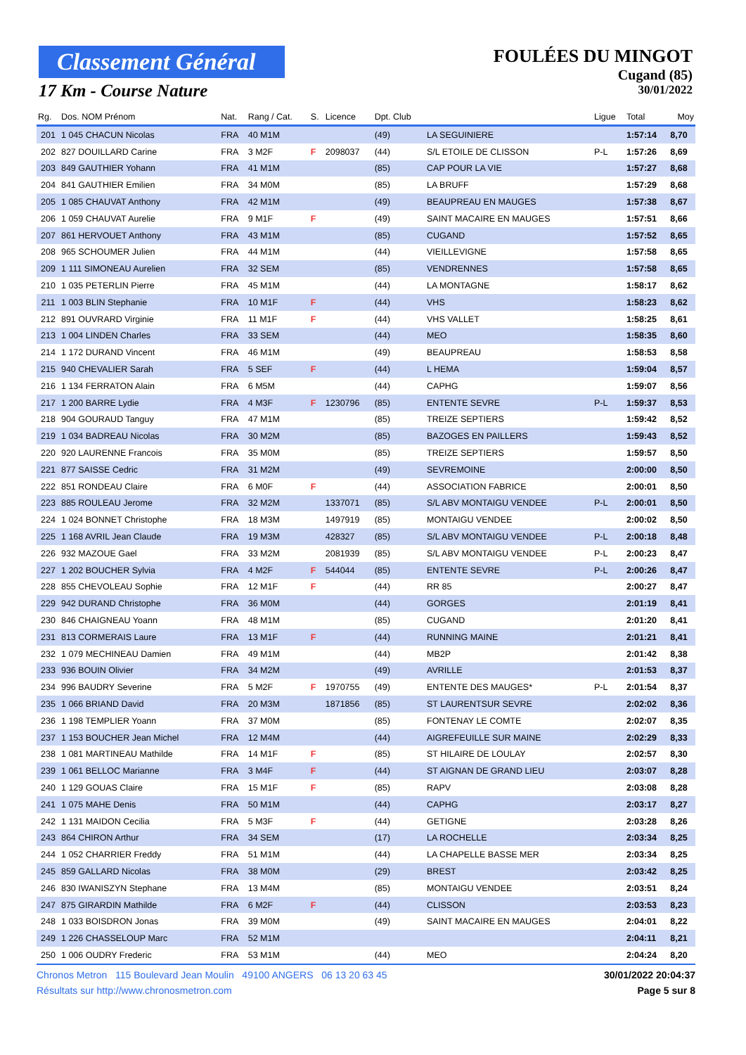Classement Général
17 Km - Course Nature
FOULÉES DU MINGOT
Cugand (85)
30/01/2022
| Rg. | Dos. NOM Prénom | Nat. | Rang / Cat. | S. | Licence | Dpt. Club | | Ligue | Total | Moy |
| --- | --- | --- | --- | --- | --- | --- | --- | --- | --- | --- |
| 201 | 1 045 CHACUN Nicolas | FRA | 40 M1M | | | (49) | LA SEGUINIERE | | 1:57:14 | 8,70 |
| 202 | 827 DOUILLARD Carine | FRA | 3 M2F | F | 2098037 | (44) | S/L ETOILE DE CLISSON | P-L | 1:57:26 | 8,69 |
| 203 | 849 GAUTHIER Yohann | FRA | 41 M1M | | | (85) | CAP POUR LA VIE | | 1:57:27 | 8,68 |
| 204 | 841 GAUTHIER Emilien | FRA | 34 M0M | | | (85) | LA BRUFF | | 1:57:29 | 8,68 |
| 205 | 1 085 CHAUVAT Anthony | FRA | 42 M1M | | | (49) | BEAUPREAU EN MAUGES | | 1:57:38 | 8,67 |
| 206 | 1 059 CHAUVAT Aurelie | FRA | 9 M1F | F | | (49) | SAINT MACAIRE EN MAUGES | | 1:57:51 | 8,66 |
| 207 | 861 HERVOUET Anthony | FRA | 43 M1M | | | (85) | CUGAND | | 1:57:52 | 8,65 |
| 208 | 965 SCHOUMER Julien | FRA | 44 M1M | | | (44) | VIEILLEVIGNE | | 1:57:58 | 8,65 |
| 209 | 1 111 SIMONEAU Aurelien | FRA | 32 SEM | | | (85) | VENDRENNES | | 1:57:58 | 8,65 |
| 210 | 1 035 PETERLIN Pierre | FRA | 45 M1M | | | (44) | LA MONTAGNE | | 1:58:17 | 8,62 |
| 211 | 1 003 BLIN Stephanie | FRA | 10 M1F | F | | (44) | VHS | | 1:58:23 | 8,62 |
| 212 | 891 OUVRARD Virginie | FRA | 11 M1F | F | | (44) | VHS VALLET | | 1:58:25 | 8,61 |
| 213 | 1 004 LINDEN Charles | FRA | 33 SEM | | | (44) | MEO | | 1:58:35 | 8,60 |
| 214 | 1 172 DURAND Vincent | FRA | 46 M1M | | | (49) | BEAUPREAU | | 1:58:53 | 8,58 |
| 215 | 940 CHEVALIER Sarah | FRA | 5 SEF | F | | (44) | L HEMA | | 1:59:04 | 8,57 |
| 216 | 1 134 FERRATON Alain | FRA | 6 M5M | | | (44) | CAPHG | | 1:59:07 | 8,56 |
| 217 | 1 200 BARRE Lydie | FRA | 4 M3F | F | 1230796 | (85) | ENTENTE SEVRE | P-L | 1:59:37 | 8,53 |
| 218 | 904 GOURAUD Tanguy | FRA | 47 M1M | | | (85) | TREIZE SEPTIERS | | 1:59:42 | 8,52 |
| 219 | 1 034 BADREAU Nicolas | FRA | 30 M2M | | | (85) | BAZOGES EN PAILLERS | | 1:59:43 | 8,52 |
| 220 | 920 LAURENNE Francois | FRA | 35 M0M | | | (85) | TREIZE SEPTIERS | | 1:59:57 | 8,50 |
| 221 | 877 SAISSE Cedric | FRA | 31 M2M | | | (49) | SEVREMOINE | | 2:00:00 | 8,50 |
| 222 | 851 RONDEAU Claire | FRA | 6 M0F | F | | (44) | ASSOCIATION FABRICE | | 2:00:01 | 8,50 |
| 223 | 885 ROULEAU Jerome | FRA | 32 M2M | | 1337071 | (85) | S/L ABV MONTAIGU VENDEE | P-L | 2:00:01 | 8,50 |
| 224 | 1 024 BONNET Christophe | FRA | 18 M3M | | 1497919 | (85) | MONTAIGU VENDEE | | 2:00:02 | 8,50 |
| 225 | 1 168 AVRIL Jean Claude | FRA | 19 M3M | | 428327 | (85) | S/L ABV MONTAIGU VENDEE | P-L | 2:00:18 | 8,48 |
| 226 | 932 MAZOUE Gael | FRA | 33 M2M | | 2081939 | (85) | S/L ABV MONTAIGU VENDEE | P-L | 2:00:23 | 8,47 |
| 227 | 1 202 BOUCHER Sylvia | FRA | 4 M2F | F | 544044 | (85) | ENTENTE SEVRE | P-L | 2:00:26 | 8,47 |
| 228 | 855 CHEVOLEAU Sophie | FRA | 12 M1F | F | | (44) | RR 85 | | 2:00:27 | 8,47 |
| 229 | 942 DURAND Christophe | FRA | 36 M0M | | | (44) | GORGES | | 2:01:19 | 8,41 |
| 230 | 846 CHAIGNEAU Yoann | FRA | 48 M1M | | | (85) | CUGAND | | 2:01:20 | 8,41 |
| 231 | 813 CORMERAIS Laure | FRA | 13 M1F | F | | (44) | RUNNING MAINE | | 2:01:21 | 8,41 |
| 232 | 1 079 MECHINEAU Damien | FRA | 49 M1M | | | (44) | MB2P | | 2:01:42 | 8,38 |
| 233 | 936 BOUIN Olivier | FRA | 34 M2M | | | (49) | AVRILLE | | 2:01:53 | 8,37 |
| 234 | 996 BAUDRY Severine | FRA | 5 M2F | F | 1970755 | (49) | ENTENTE DES MAUGES* | P-L | 2:01:54 | 8,37 |
| 235 | 1 066 BRIAND David | FRA | 20 M3M | | 1871856 | (85) | ST LAURENTSUR SEVRE | | 2:02:02 | 8,36 |
| 236 | 1 198 TEMPLIER Yoann | FRA | 37 M0M | | | (85) | FONTENAY LE COMTE | | 2:02:07 | 8,35 |
| 237 | 1 153 BOUCHER Jean Michel | FRA | 12 M4M | | | (44) | AIGREFEUILLE SUR MAINE | | 2:02:29 | 8,33 |
| 238 | 1 081 MARTINEAU Mathilde | FRA | 14 M1F | F | | (85) | ST HILAIRE DE LOULAY | | 2:02:57 | 8,30 |
| 239 | 1 061 BELLOC Marianne | FRA | 3 M4F | F | | (44) | ST AIGNAN DE GRAND LIEU | | 2:03:07 | 8,28 |
| 240 | 1 129 GOUAS Claire | FRA | 15 M1F | F | | (85) | RAPV | | 2:03:08 | 8,28 |
| 241 | 1 075 MAHE Denis | FRA | 50 M1M | | | (44) | CAPHG | | 2:03:17 | 8,27 |
| 242 | 1 131 MAIDON Cecilia | FRA | 5 M3F | F | | (44) | GETIGNE | | 2:03:28 | 8,26 |
| 243 | 864 CHIRON Arthur | FRA | 34 SEM | | | (17) | LA ROCHELLE | | 2:03:34 | 8,25 |
| 244 | 1 052 CHARRIER Freddy | FRA | 51 M1M | | | (44) | LA CHAPELLE BASSE MER | | 2:03:34 | 8,25 |
| 245 | 859 GALLARD Nicolas | FRA | 38 M0M | | | (29) | BREST | | 2:03:42 | 8,25 |
| 246 | 830 IWANISZYN Stephane | FRA | 13 M4M | | | (85) | MONTAIGU VENDEE | | 2:03:51 | 8,24 |
| 247 | 875 GIRARDIN Mathilde | FRA | 6 M2F | F | | (44) | CLISSON | | 2:03:53 | 8,23 |
| 248 | 1 033 BOISDRON Jonas | FRA | 39 M0M | | | (49) | SAINT MACAIRE EN MAUGES | | 2:04:01 | 8,22 |
| 249 | 1 226 CHASSELOUP Marc | FRA | 52 M1M | | | | | | 2:04:11 | 8,21 |
| 250 | 1 006 OUDRY Frederic | FRA | 53 M1M | | | (44) | MEO | | 2:04:24 | 8,20 |
Chronos Metron 115 Boulevard Jean Moulin 49100 ANGERS 06 13 20 63 45
30/01/2022 20:04:37
Résultats sur http://www.chronosmetron.com
Page 5 sur 8